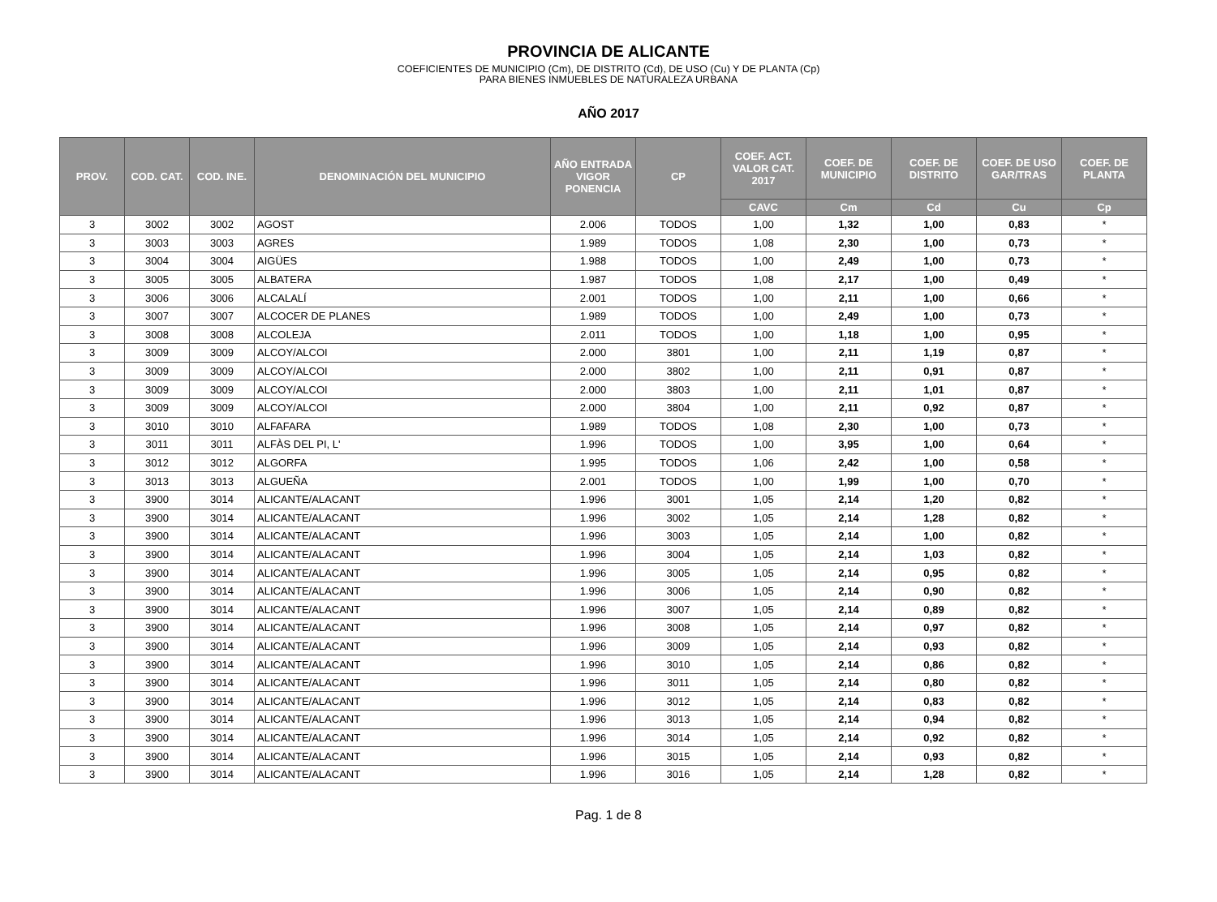PROVINCIA DE ALICANTE
COEFICIENTES DE MUNICIPIO (Cm), DE DISTRITO (Cd), DE USO (Cu) Y DE PLANTA (Cp)
PARA BIENES INMUEBLES DE NATURALEZA URBANA
AÑO 2017
| PROV. | COD. CAT. | COD. INE. | DENOMINACIÓN DEL MUNICIPIO | AÑO ENTRADA VIGOR PONENCIA | CP | COEF. ACT. VALOR CAT. 2017 | COEF. DE MUNICIPIO | COEF. DE DISTRITO | COEF. DE USO GAR/TRAS | COEF. DE PLANTA |
| --- | --- | --- | --- | --- | --- | --- | --- | --- | --- | --- |
| | | | | | | CAVC | Cm | Cd | Cu | Cp |
| 3 | 3002 | 3002 | AGOST | 2.006 | TODOS | 1,00 | 1,32 | 1,00 | 0,83 | * |
| 3 | 3003 | 3003 | AGRES | 1.989 | TODOS | 1,08 | 2,30 | 1,00 | 0,73 | * |
| 3 | 3004 | 3004 | AIGÜES | 1.988 | TODOS | 1,00 | 2,49 | 1,00 | 0,73 | * |
| 3 | 3005 | 3005 | ALBATERA | 1.987 | TODOS | 1,08 | 2,17 | 1,00 | 0,49 | * |
| 3 | 3006 | 3006 | ALCALALÍ | 2.001 | TODOS | 1,00 | 2,11 | 1,00 | 0,66 | * |
| 3 | 3007 | 3007 | ALCOCER DE PLANES | 1.989 | TODOS | 1,00 | 2,49 | 1,00 | 0,73 | * |
| 3 | 3008 | 3008 | ALCOLEJA | 2.011 | TODOS | 1,00 | 1,18 | 1,00 | 0,95 | * |
| 3 | 3009 | 3009 | ALCOY/ALCOI | 2.000 | 3801 | 1,00 | 2,11 | 1,19 | 0,87 | * |
| 3 | 3009 | 3009 | ALCOY/ALCOI | 2.000 | 3802 | 1,00 | 2,11 | 0,91 | 0,87 | * |
| 3 | 3009 | 3009 | ALCOY/ALCOI | 2.000 | 3803 | 1,00 | 2,11 | 1,01 | 0,87 | * |
| 3 | 3009 | 3009 | ALCOY/ALCOI | 2.000 | 3804 | 1,00 | 2,11 | 0,92 | 0,87 | * |
| 3 | 3010 | 3010 | ALFAFARA | 1.989 | TODOS | 1,08 | 2,30 | 1,00 | 0,73 | * |
| 3 | 3011 | 3011 | ALFÀS DEL PI, L' | 1.996 | TODOS | 1,00 | 3,95 | 1,00 | 0,64 | * |
| 3 | 3012 | 3012 | ALGORFA | 1.995 | TODOS | 1,06 | 2,42 | 1,00 | 0,58 | * |
| 3 | 3013 | 3013 | ALGUEÑA | 2.001 | TODOS | 1,00 | 1,99 | 1,00 | 0,70 | * |
| 3 | 3900 | 3014 | ALICANTE/ALACANT | 1.996 | 3001 | 1,05 | 2,14 | 1,20 | 0,82 | * |
| 3 | 3900 | 3014 | ALICANTE/ALACANT | 1.996 | 3002 | 1,05 | 2,14 | 1,28 | 0,82 | * |
| 3 | 3900 | 3014 | ALICANTE/ALACANT | 1.996 | 3003 | 1,05 | 2,14 | 1,00 | 0,82 | * |
| 3 | 3900 | 3014 | ALICANTE/ALACANT | 1.996 | 3004 | 1,05 | 2,14 | 1,03 | 0,82 | * |
| 3 | 3900 | 3014 | ALICANTE/ALACANT | 1.996 | 3005 | 1,05 | 2,14 | 0,95 | 0,82 | * |
| 3 | 3900 | 3014 | ALICANTE/ALACANT | 1.996 | 3006 | 1,05 | 2,14 | 0,90 | 0,82 | * |
| 3 | 3900 | 3014 | ALICANTE/ALACANT | 1.996 | 3007 | 1,05 | 2,14 | 0,89 | 0,82 | * |
| 3 | 3900 | 3014 | ALICANTE/ALACANT | 1.996 | 3008 | 1,05 | 2,14 | 0,97 | 0,82 | * |
| 3 | 3900 | 3014 | ALICANTE/ALACANT | 1.996 | 3009 | 1,05 | 2,14 | 0,93 | 0,82 | * |
| 3 | 3900 | 3014 | ALICANTE/ALACANT | 1.996 | 3010 | 1,05 | 2,14 | 0,86 | 0,82 | * |
| 3 | 3900 | 3014 | ALICANTE/ALACANT | 1.996 | 3011 | 1,05 | 2,14 | 0,80 | 0,82 | * |
| 3 | 3900 | 3014 | ALICANTE/ALACANT | 1.996 | 3012 | 1,05 | 2,14 | 0,83 | 0,82 | * |
| 3 | 3900 | 3014 | ALICANTE/ALACANT | 1.996 | 3013 | 1,05 | 2,14 | 0,94 | 0,82 | * |
| 3 | 3900 | 3014 | ALICANTE/ALACANT | 1.996 | 3014 | 1,05 | 2,14 | 0,92 | 0,82 | * |
| 3 | 3900 | 3014 | ALICANTE/ALACANT | 1.996 | 3015 | 1,05 | 2,14 | 0,93 | 0,82 | * |
| 3 | 3900 | 3014 | ALICANTE/ALACANT | 1.996 | 3016 | 1,05 | 2,14 | 1,28 | 0,82 | * |
Pag. 1 de 8